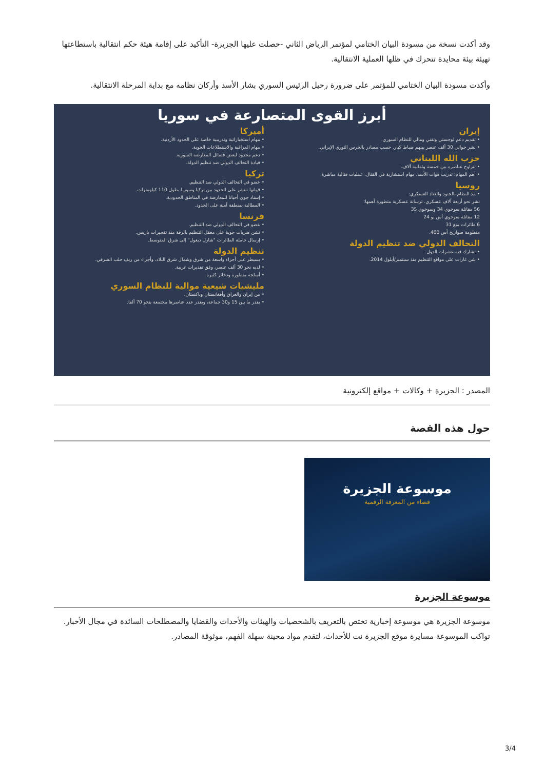وقد أكدت نسخة من مسودة البيان الختامي لمؤتمر الرياض الثاني -حصلت عليها الجزيرة- التأكيد على إقامة هيئة حكم انتقالية باستطاعتها تهيئة بيئة محايدة تتحرك في ظلها العملية الانتقالية.
وأكدت مسودة البيان الختامي للمؤتمر على ضرورة رحيل الرئيس السوري بشار الأسد وأركان نظامه مع بداية المرحلة الانتقالية.
أبرز القوى المتصارعة في سوريا
إيران
• تقديم دعم لوجستي وتقني ومالي للنظام السوري.
• نشر حوالي 30 ألف عنصر بينهم ضباط كبار. حسب مصادر بالحرس الثوري الإيراني.
حزب الله اللبناني
• تتراوح عناصره بين خمسة وثمانية آلاف.
• أهم المهام: تدريب قوات الأسد. مهام استشارية في القتال. عمليات قتالية مباشرة
روسيا
• مد النظام بالجنود والعتاد العسكري:
نشر نحو أربعة آلاف عسكري. ترسانة عسكرية متطورة أهمها:
56 مقاتلة سوخوي 34 وسوخوي 35
12 مقاتلة سوخوي أس يو 24
6 طائرات ميغ 31
منظومة صواريخ أس 400.
التحالف الدولي ضد تنظيم الدولة
• تشارك فيه عشرات الدول.
• شن غارات على مواقع التنظيم منذ سبتمبر/أيلول 2014.
أميركا
• مهام استخباراتية وتدريبية خاصة على الحدود الأردنية.
• مهام المراقبة والاستطلاعات الجوية.
• دعم محدود لبعض فصائل المعارضة السورية.
• قيادة التحالف الدولي ضد تنظيم الدولة.
تركيا
• عضو في التحالف الدولي ضد التنظيم.
• قواتها تنتشر على الحدود بين تركيا وسوريا بطول 110 كيلومترات.
• إسناد جوي أحيانا للمعارضة في المناطق الحدودية.
• المطالبة بمنطقة آمنة على الحدود.
فرنسا
• عضو في التحالف الدولي ضد التنظيم.
• تشن ضربات جوية على معقل التنظيم بالرقة منذ تفجيرات باريس.
• إرسال حاملة الطائرات "شارل ديغول" إلى شرق المتوسط.
تنظيم الدولة
• يسيطر على أجزاء واسعة من شرق وشمال شرق البلاد، وأجزاء من ريف حلب الشرقي.
• لديه نحو 30 ألف عنصر، وفق تقديرات غربية.
• أسلحة متطورة وذخائر كثيرة.
مليشيات شيعية موالية للنظام السوري
• من إيران والعراق وأفغانستان وباكستان.
• يقدر ما بين 15 و30 جماعة، ويقدر عدد عناصرها مجتمعة بنحو 70 ألفا.
المصدر : الجزيرة + وكالات + مواقع إلكترونية
حول هذه القصة
موسوعة الجزيرة
فضاء من المعرفة الرقمية
موسوعة الجزيرة
موسوعة الجزيرة هي موسوعة إخبارية تختص بالتعريف بالشخصيات والهيئات والأحداث والقضايا والمصطلحات السائدة في مجال الأخبار. تواكب الموسوعة مسايرة موقع الجزيرة نت للأحداث، لتقدم مواد محينة سهلة الفهم، موثوقة المصادر.
3/4